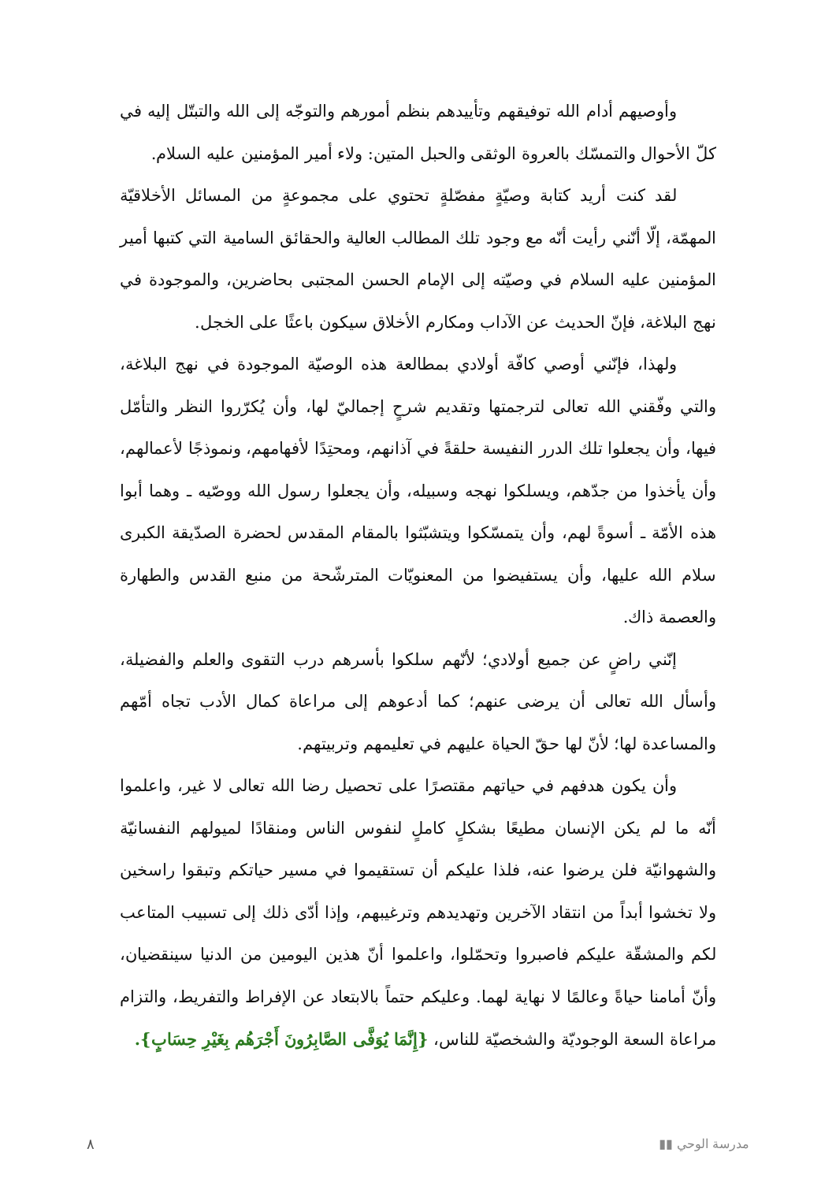وأوصيهم أدام الله توفيقهم وتأييدهم بنظم أمورهم والتوجّه إلى الله والتبتّل إليه في كلّ الأحوال والتمسّك بالعروة الوثقى والحبل المتين: ولاء أمير المؤمنين عليه السلام.
لقد كنت أريد كتابة وصيّةٍ مفصّلةٍ تحتوي على مجموعةٍ من المسائل الأخلاقيّة المهمّة، إلّا أنّني رأيت أنّه مع وجود تلك المطالب العالية والحقائق السامية التي كتبها أمير المؤمنين عليه السلام في وصيّته إلى الإمام الحسن المجتبى بحاضرين، والموجودة في نهج البلاغة، فإنّ الحديث عن الآداب ومكارم الأخلاق سيكون باعثًا على الخجل.
ولهذا، فإنّني أوصي كافّة أولادي بمطالعة هذه الوصيّة الموجودة في نهج البلاغة، والتي وفّقني الله تعالى لترجمتها وتقديم شرحٍ إجماليّ لها، وأن يُكرّروا النظر والتأمّل فيها، وأن يجعلوا تلك الدرر النفيسة حلقةً في آذانهم، ومحتِدًا لأفهامهم، ونموذجًا لأعمالهم، وأن يأخذوا من جدّهم، ويسلكوا نهجه وسبيله، وأن يجعلوا رسول الله ووصّيه ـ وهما أبوا هذه الأمّة ـ أسوةً لهم، وأن يتمسّكوا ويتشبّثوا بالمقام المقدس لحضرة الصدّيقة الكبرى سلام الله عليها، وأن يستفيضوا من المعنويّات المترشّحة من منبع القدس والطهارة والعصمة ذاك.
إنّني راضٍ عن جميع أولادي؛ لأنّهم سلكوا بأسرهم درب التقوى والعلم والفضيلة، وأسأل الله تعالى أن يرضى عنهم؛ كما أدعوهم إلى مراعاة كمال الأدب تجاه أمّهم والمساعدة لها؛ لأنّ لها حقّ الحياة عليهم في تعليمهم وتربيتهم.
وأن يكون هدفهم في حياتهم مقتصرًا على تحصيل رضا الله تعالى لا غير، واعلموا أنّه ما لم يكن الإنسان مطيعًا بشكلٍ كاملٍ لنفوس الناس ومنقادًا لميولهم النفسانيّة والشهوانيّة فلن يرضوا عنه، فلذا عليكم أن تستقيموا في مسير حياتكم وتبقوا راسخين ولا تخشوا أبداً من انتقاد الآخرين وتهديدهم وترغيبهم، وإذا أدّى ذلك إلى تسبيب المتاعب لكم والمشقّة عليكم فاصبروا وتحمّلوا، واعلموا أنّ هذين اليومين من الدنيا سينقضيان، وأنّ أمامنا حياةً وعالمًا لا نهاية لهما. وعليكم حتماً بالابتعاد عن الإفراط والتفريط، والتزام مراعاة السعة الوجوديّة والشخصيّة للناس، {إِنَّمَا يُوَفَّى الصَّابِرُونَ أَجْرَهُم بِغَيْرِ حِسَابٍ}.
٨ ▮▮ مدرسة الوحي